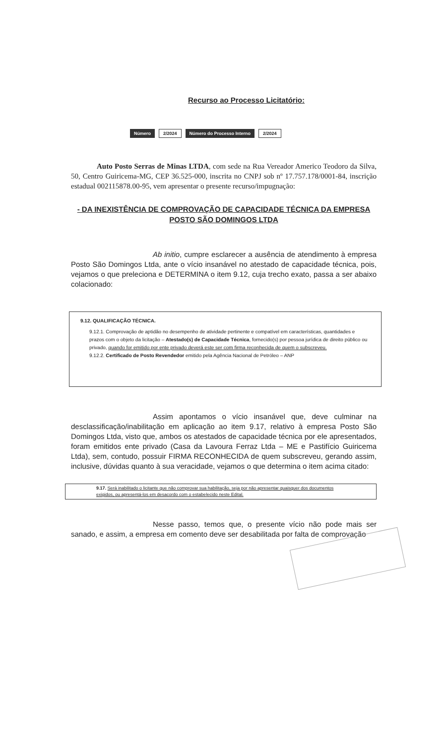Recurso ao Processo Licitatório:
Número 2/2024 Número do Processo Interno 2/2024
Auto Posto Serras de Minas LTDA, com sede na Rua Vereador Americo Teodoro da Silva, 50, Centro Guiricema-MG, CEP 36.525-000, inscrita no CNPJ sob nº 17.757.178/0001-84, inscrição estadual 002115878.00-95, vem apresentar o presente recurso/impugnação:
- DA INEXISTÊNCIA DE COMPROVAÇÃO DE CAPACIDADE TÉCNICA DA EMPRESA POSTO SÃO DOMINGOS LTDA
Ab initio, cumpre esclarecer a ausência de atendimento à empresa Posto São Domingos Ltda, ante o vício insanável no atestado de capacidade técnica, pois, vejamos o que preleciona e DETERMINA o item 9.12, cuja trecho exato, passa a ser abaixo colacionado:
9.12. QUALIFICAÇÃO TÉCNICA.
9.12.1. Comprovação de aptidão no desempenho de atividade pertinente e compatível em características, quantidades e prazos com o objeto da licitação – Atestado(s) de Capacidade Técnica, fornecido(s) por pessoa jurídica de direito público ou privado, quando for emitido por ente privado deverá este ser com firma reconhecida de quem o subscreveu.
9.12.2. Certificado de Posto Revendedor emitido pela Agência Nacional de Petróleo – ANP
Assim apontamos o vício insanável que, deve culminar na desclassificação/inabilitação em aplicação ao item 9.17, relativo à empresa Posto São Domingos Ltda, visto que, ambos os atestados de capacidade técnica por ele apresentados, foram emitidos ente privado (Casa da Lavoura Ferraz Ltda – ME e Pastifício Guiricema Ltda), sem, contudo, possuir FIRMA RECONHECIDA de quem subscreveu, gerando assim, inclusive, dúvidas quanto à sua veracidade, vejamos o que determina o item acima citado:
9.17. Será inabilitado o licitante que não comprovar sua habilitação, seja por não apresentar quaisquer dos documentos exigidos, ou apresentá-los em desacordo com o estabelecido neste Edital.
Nesse passo, temos que, o presente vício não pode mais ser sanado, e assim, a empresa em comento deve ser desabilitada por falta de comprovação